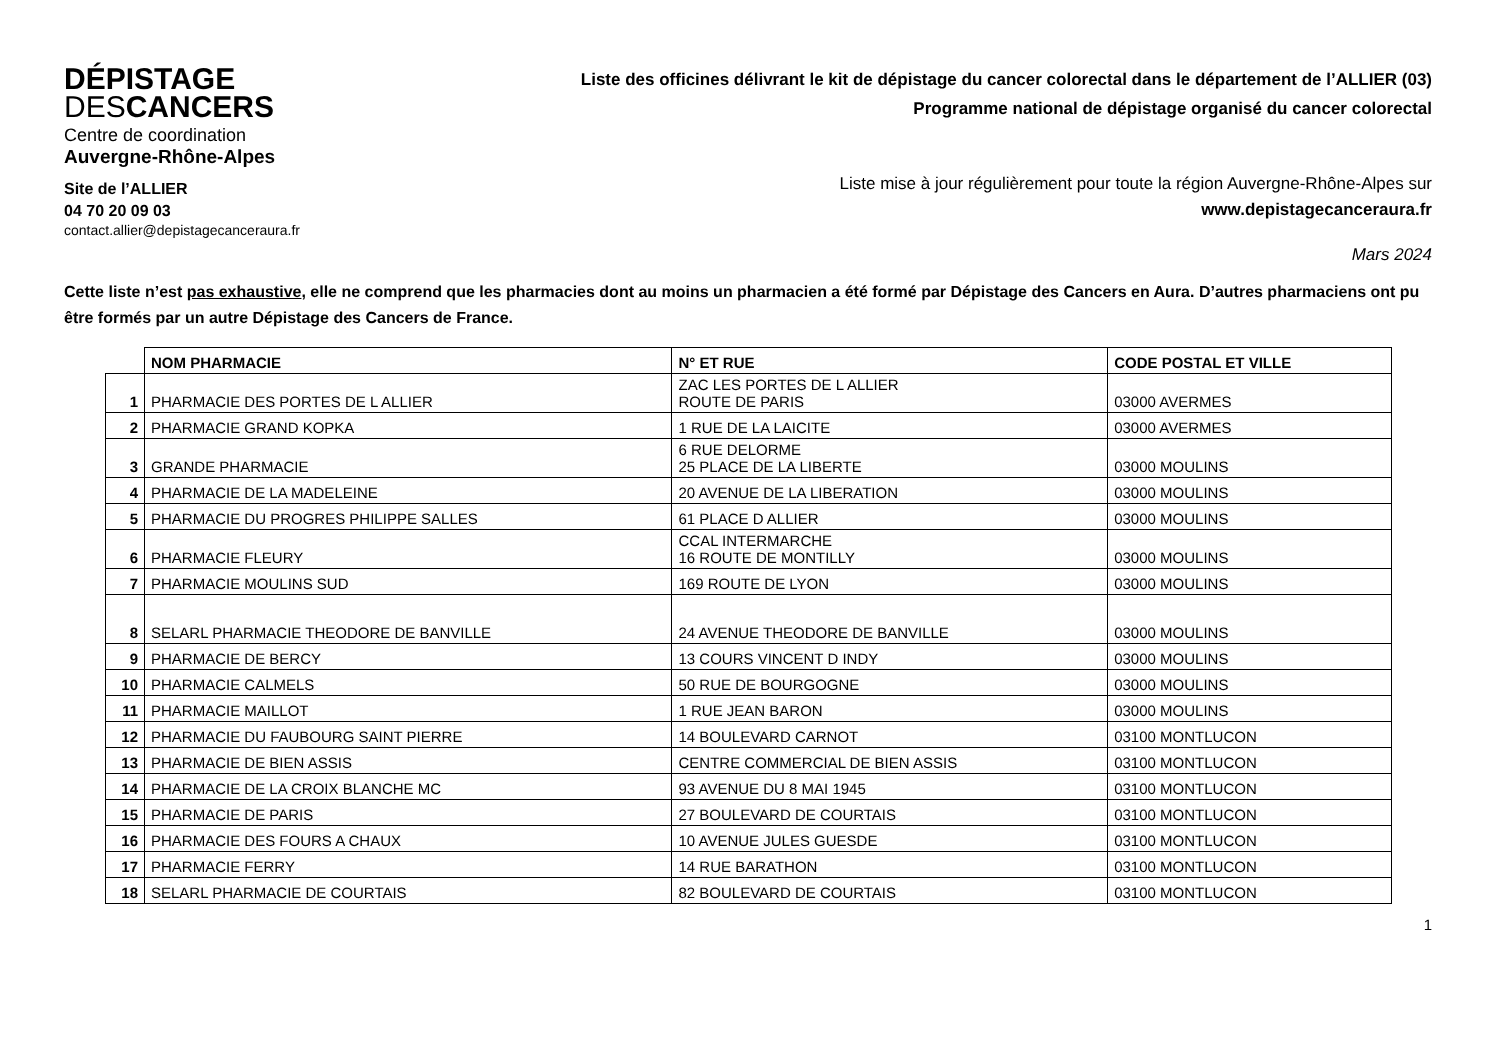DÉPISTAGE
DESCANCERS
Centre de coordination
Auvergne-Rhône-Alpes
Site de l’ALLIER
04 70 20 09 03
contact.allier@depistagecanceraura.fr
Liste des officines délivrant le kit de dépistage du cancer colorectal dans le département de l’ALLIER (03)
Programme national de dépistage organisé du cancer colorectal
Liste mise à jour régulièrement pour toute la région Auvergne-Rhône-Alpes sur
www.depistagecanceraura.fr
Mars 2024
Cette liste n’est pas exhaustive, elle ne comprend que les pharmacies dont au moins un pharmacien a été formé par Dépistage des Cancers en Aura. D’autres pharmaciens ont pu être formés par un autre Dépistage des Cancers de France.
| | NOM PHARMACIE | N° ET RUE | CODE POSTAL ET VILLE |
| --- | --- | --- | --- |
| 1 | PHARMACIE DES PORTES DE L ALLIER | ZAC LES PORTES DE L ALLIER ROUTE DE PARIS | 03000 AVERMES |
| 2 | PHARMACIE GRAND KOPKA | 1 RUE DE LA LAICITE | 03000 AVERMES |
| 3 | GRANDE PHARMACIE | 6 RUE DELORME 25 PLACE DE LA LIBERTE | 03000 MOULINS |
| 4 | PHARMACIE DE LA MADELEINE | 20 AVENUE DE LA LIBERATION | 03000 MOULINS |
| 5 | PHARMACIE DU PROGRES PHILIPPE SALLES | 61 PLACE D ALLIER | 03000 MOULINS |
| 6 | PHARMACIE FLEURY | CCAL INTERMARCHE 16 ROUTE DE MONTILLY | 03000 MOULINS |
| 7 | PHARMACIE MOULINS SUD | 169 ROUTE DE LYON | 03000 MOULINS |
| 8 | SELARL PHARMACIE THEODORE DE BANVILLE | 24 AVENUE THEODORE DE BANVILLE | 03000 MOULINS |
| 9 | PHARMACIE DE BERCY | 13 COURS VINCENT D INDY | 03000 MOULINS |
| 10 | PHARMACIE CALMELS | 50 RUE DE BOURGOGNE | 03000 MOULINS |
| 11 | PHARMACIE MAILLOT | 1 RUE JEAN BARON | 03000 MOULINS |
| 12 | PHARMACIE DU FAUBOURG SAINT PIERRE | 14 BOULEVARD CARNOT | 03100 MONTLUCON |
| 13 | PHARMACIE DE BIEN ASSIS | CENTRE COMMERCIAL DE BIEN ASSIS | 03100 MONTLUCON |
| 14 | PHARMACIE DE LA CROIX BLANCHE MC | 93 AVENUE DU 8 MAI 1945 | 03100 MONTLUCON |
| 15 | PHARMACIE DE PARIS | 27 BOULEVARD DE COURTAIS | 03100 MONTLUCON |
| 16 | PHARMACIE DES FOURS A CHAUX | 10 AVENUE JULES GUESDE | 03100 MONTLUCON |
| 17 | PHARMACIE FERRY | 14 RUE BARATHON | 03100 MONTLUCON |
| 18 | SELARL PHARMACIE DE COURTAIS | 82 BOULEVARD DE COURTAIS | 03100 MONTLUCON |
1